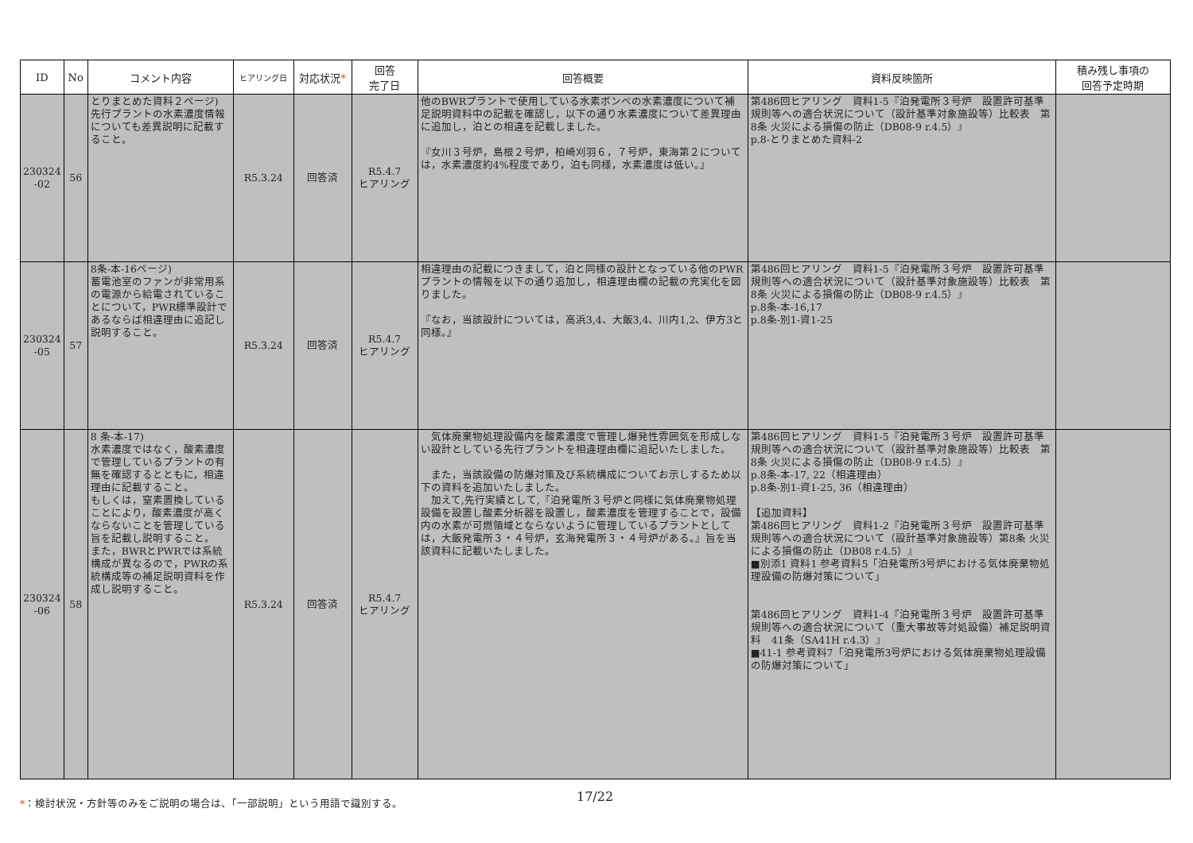| ID | No | コメント内容 | ヒアリング日 | 対応状況 * | 回答 完了日 | 回答概要 | 資料反映箇所 | 積み残し事項の 回答予定時期 |
| --- | --- | --- | --- | --- | --- | --- | --- | --- |
| 230324 -02 | 56 | とりまとめた資料２ページ) 先行プラントの水素濃度情報についても差異説明に記載すること。 | R5.3.24 | 回答済 | R5.4.7 ヒアリング | 他のBWRプラントで使用している水素ボンベの水素濃度について補足説明資料中の記載を確認し，以下の通り水素濃度について差異理由に追加し，泊との相違を記載しました。 『女川３号炉，島根２号炉，柏崎刈羽６，７号炉，東海第２については，水素濃度約4%程度であり，泊も同様，水素濃度は低い。』 | 第486回ヒアリング 資料1-5『泊発電所３号炉 設置許可基準規則等への適合状況について（設計基準対象施設等）比較表 第8条 火災による損傷の防止（DB08-9 r.4.5）』 p.8-とりまとめた資料-2 | |
| 230324 -05 | 57 | 8条-本-16ページ) 蓄電池室のファンが非常用系の電源から給電されていることについて，PWR標準設計であるならば相違理由に追記し説明すること。 | R5.3.24 | 回答済 | R5.4.7 ヒアリング | 相違理由の記載につきまして，泊と同様の設計となっている他のPWRプラントの情報を以下の通り追加し，相違理由欄の記載の充実化を図りました。 『なお，当該設計については，高浜3,4、大飯3,4、川内1,2、伊方3と同様。』 | 第486回ヒアリング 資料1-5『泊発電所３号炉 設置許可基準規則等への適合状況について（設計基準対象施設等）比較表 第8条 火災による損傷の防止（DB08-9 r.4.5）』 p.8条-本-16,17 p.8条-別1-資1-25 | |
| 230324 -06 | 58 | 8 条-本-17) 水素濃度ではなく，酸素濃度で管理しているプラントの有無を確認するとともに，相違理由に記載すること。 もしくは，窒素置換していることにより，酸素濃度が高くならないことを管理している旨を記載し説明すること。 また，BWRとPWRでは系統構成が異なるので，PWRの系統構成等の補足説明資料を作成し説明すること。 | R5.3.24 | 回答済 | R5.4.7 ヒアリング | 気体廃棄物処理設備内を酸素濃度で管理し爆発性雰囲気を形成しない設計としている先行プラントを相違理由欄に追記いたしました。 また，当該設備の防爆対策及び系統構成についてお示しするため以下の資料を追加いたしました。 加えて,先行実績として,『泊発電所３号炉と同様に気体廃棄物処理設備を設置し酸素分析器を設置し，酸素濃度を管理することで，設備内の水素が可燃領域とならないように管理しているプラントとしては，大飯発電所３・４号炉，玄海発電所３・４号炉がある。』旨を当該資料に記載いたしました。 | 第486回ヒアリング 資料1-5『泊発電所３号炉 設置許可基準規則等への適合状況について（設計基準対象施設等）比較表 第8条 火災による損傷の防止（DB08-9 r.4.5）』 p.8条-本-17, 22（相違理由） p.8条-別1-資1-25, 36（相違理由） 【追加資料】 第486回ヒアリング 資料1-2『泊発電所３号炉 設置許可基準規則等への適合状況について（設計基準対象施設等）第8条 火災による損傷の防止（DB08 r.4.5）』 ■別添1 資料1 参考資料5「泊発電所3号炉における気体廃棄物処理設備の防爆対策について」 第486回ヒアリング 資料1-4『泊発電所３号炉 設置許可基準規則等への適合状況について（重大事故等対処設備）補足説明資料 41条（SA41H r.4.3）』 ■41-1 参考資料7「泊発電所3号炉における気体廃棄物処理設備の防爆対策について」 | |
*：検討状況・方針等のみをご説明の場合は、「一部説明」という用語で識別する。
17/22